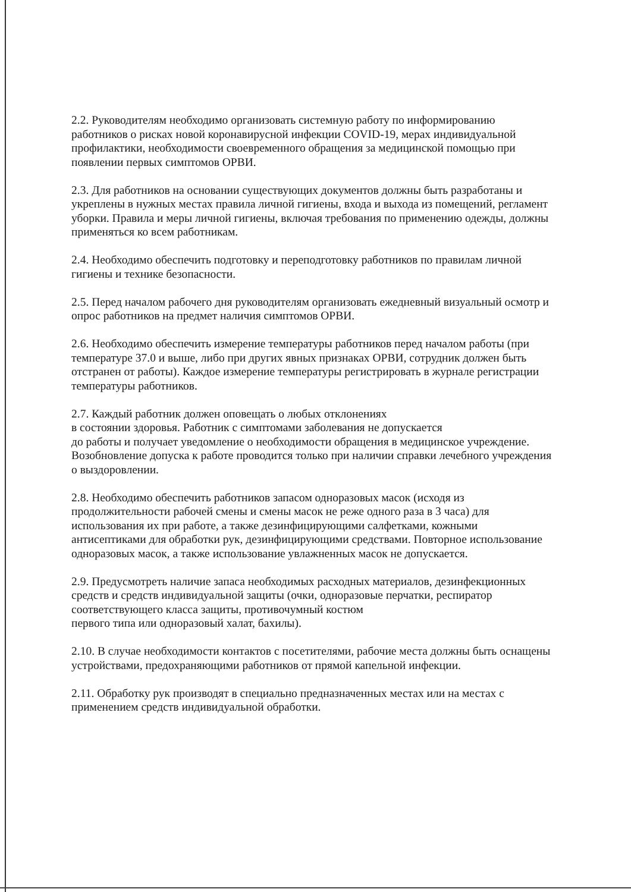2.2. Руководителям необходимо организовать системную работу по информированию работников о рисках новой коронавирусной инфекции COVID-19, мерах индивидуальной профилактики, необходимости своевременного обращения за медицинской помощью при появлении первых симптомов ОРВИ.
2.3. Для работников на основании существующих документов должны быть разработаны и укреплены в нужных местах правила личной гигиены, входа и выхода из помещений, регламент уборки. Правила и меры личной гигиены, включая требования по применению одежды, должны применяться ко всем работникам.
2.4. Необходимо обеспечить подготовку и переподготовку работников по правилам личной гигиены и технике безопасности.
2.5. Перед началом рабочего дня руководителям организовать ежедневный визуальный осмотр и опрос работников на предмет наличия симптомов ОРВИ.
2.6. Необходимо обеспечить измерение температуры работников перед началом работы (при температуре 37.0 и выше, либо при других явных признаках ОРВИ, сотрудник должен быть отстранен от работы). Каждое измерение температуры регистрировать в журнале регистрации температуры работников.
2.7. Каждый работник должен оповещать о любых отклонениях
в состоянии здоровья. Работник с симптомами заболевания не допускается
до работы и получает уведомление о необходимости обращения в медицинское учреждение. Возобновление допуска к работе проводится только при наличии справки лечебного учреждения о выздоровлении.
2.8. Необходимо обеспечить работников запасом одноразовых масок (исходя из продолжительности рабочей смены и смены масок не реже одного раза в 3 часа) для использования их при работе, а также дезинфицирующими салфетками, кожными антисептиками для обработки рук, дезинфицирующими средствами. Повторное использование одноразовых масок, а также использование увлажненных масок не допускается.
2.9. Предусмотреть наличие запаса необходимых расходных материалов, дезинфекционных средств и средств индивидуальной защиты (очки, одноразовые перчатки, респиратор соответствующего класса защиты, противочумный костюм
первого типа или одноразовый халат, бахилы).
2.10. В случае необходимости контактов с посетителями, рабочие места должны быть оснащены устройствами, предохраняющими работников от прямой капельной инфекции.
2.11. Обработку рук производят в специально предназначенных местах или на местах с применением средств индивидуальной обработки.